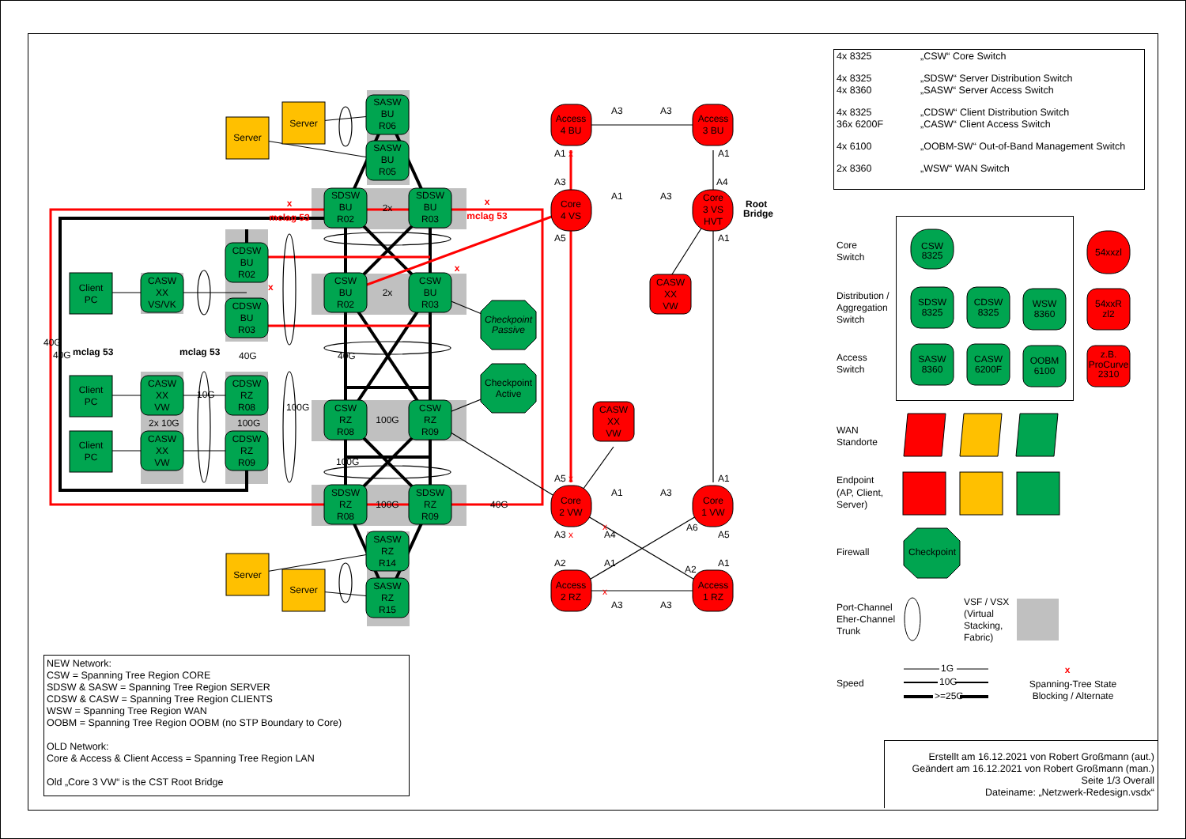SASW
BU
R06
Server
Server
SASW
BU
R05
SDSW
BU
R02
2x
SDSW
BU
R03
x
mclag 53
x
mclag 53
CDSW
BU
R02
Client
PC
CASW
XX
VS/VK
x
CSW
BU
R02
2x
CSW
BU
R03
x
CDSW
BU
R03
Checkpoint
Passive
40G
40G
mclag 53
mclag 53
40G
40G
Checkpoint
Active
Client
PC
CASW
XX
VW
10G
CDSW
RZ
R08
100G
CSW
RZ
R08
100G
CSW
RZ
R09
2x 10G
100G
Client
PC
CASW
XX
VW
CDSW
RZ
R09
100G
SDSW
RZ
R08
100G
SDSW
RZ
R09
40G
SASW
RZ
R14
Server
SASW
RZ
R15
Server
Access
4 BU
A3
A3
Access
3 BU
A1
x
A1
A3
A4
A1
A3
Core
4 VS
Core
3 VS
HVT
Root
Bridge
A5
A1
CASW
XX
VW
CASW
XX
VW
A5
x
A1
A1
A3
Core
2 VW
Core
1 VW
A6
A3
x
A4
x
A5
A2
A1
A2
A1
Access
2 RZ
x
Access
1 RZ
A3
A3
| 4x 8325 | „CSW“ Core Switch |
| 4x 8325 4x 8360 | „SDSW“ Server Distribution Switch „SASW“ Server Access Switch |
| 4x 8325 36x 6200F | „CDSW“ Client Distribution Switch „CASW“ Client Access Switch |
| 4x 6100 | „OOBM-SW“ Out-of-Band Management Switch |
| 2x 8360 | „WSW“ WAN Switch |
Core
Switch
CSW
8325
54xxzl
Distribution /
Aggregation
Switch
SDSW
8325
CDSW
8325
WSW
8360
54xxR
zl2
Access
Switch
SASW
8360
CASW
6200F
OOBM
6100
z.B.
ProCurve
2310
WAN
Standorte
Endpoint
(AP, Client,
Server)
Firewall
Checkpoint
Port-Channel
Eher-Channel
Trunk
VSF / VSX
(Virtual
Stacking,
Fabric)
Speed
1G
10G
>=25G
x
Spanning-Tree State
Blocking / Alternate
NEW Network:
CSW = Spanning Tree Region CORE
SDSW & SASW = Spanning Tree Region SERVER
CDSW & CASW = Spanning Tree Region CLIENTS
WSW = Spanning Tree Region WAN
OOBM = Spanning Tree Region OOBM (no STP Boundary to Core)
OLD Network:
Core & Access & Client Access = Spanning Tree Region LAN
Old „Core 3 VW“ is the CST Root Bridge
Erstellt am 16.12.2021 von Robert Großmann (aut.)
Geändert am 16.12.2021 von Robert Großmann (man.)
Seite 1/3 Overall
Dateiname: „Netzwerk-Redesign.vsdx“